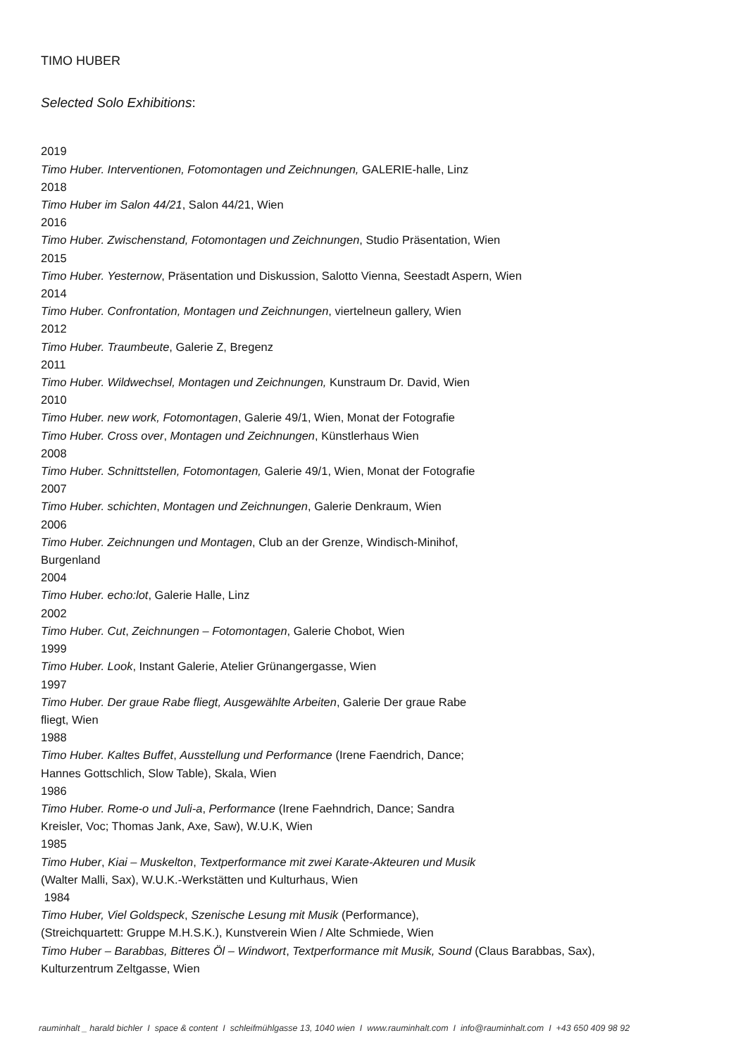TIMO HUBER
Selected Solo Exhibitions:
2019
Timo Huber. Interventionen, Fotomontagen und Zeichnungen, GALERIE-halle, Linz
2018
Timo Huber im Salon 44/21, Salon 44/21, Wien
2016
Timo Huber. Zwischenstand, Fotomontagen und Zeichnungen, Studio Präsentation, Wien
2015
Timo Huber. Yesternow, Präsentation und Diskussion, Salotto Vienna, Seestadt Aspern, Wien
2014
Timo Huber. Confrontation, Montagen und Zeichnungen, viertelneun gallery, Wien
2012
Timo Huber. Traumbeute, Galerie Z, Bregenz
2011
Timo Huber. Wildwechsel, Montagen und Zeichnungen, Kunstraum Dr. David, Wien
2010
Timo Huber. new work, Fotomontagen, Galerie 49/1, Wien, Monat der Fotografie
Timo Huber. Cross over, Montagen und Zeichnungen, Künstlerhaus Wien
2008
Timo Huber. Schnittstellen, Fotomontagen, Galerie 49/1, Wien, Monat der Fotografie
2007
Timo Huber. schichten, Montagen und Zeichnungen, Galerie Denkraum, Wien
2006
Timo Huber. Zeichnungen und Montagen, Club an der Grenze, Windisch-Minihof,
Burgenland
2004
Timo Huber. echo:lot, Galerie Halle, Linz
2002
Timo Huber. Cut, Zeichnungen – Fotomontagen, Galerie Chobot, Wien
1999
Timo Huber. Look, Instant Galerie, Atelier Grünangergasse, Wien
1997
Timo Huber. Der graue Rabe fliegt, Ausgewählte Arbeiten, Galerie Der graue Rabe
fliegt, Wien
1988
Timo Huber. Kaltes Buffet, Ausstellung und Performance (Irene Faendrich, Dance;
Hannes Gottschlich, Slow Table), Skala, Wien
1986
Timo Huber. Rome-o und Juli-a, Performance (Irene Faehndrich, Dance; Sandra
Kreisler, Voc; Thomas Jank, Axe, Saw), W.U.K, Wien
1985
Timo Huber, Kiai – Muskelton, Textperformance mit zwei Karate-Akteuren und Musik
(Walter Malli, Sax), W.U.K.-Werkstätten und Kulturhaus, Wien
1984
Timo Huber, Viel Goldspeck, Szenische Lesung mit Musik (Performance),
(Streichquartett: Gruppe M.H.S.K.), Kunstverein Wien / Alte Schmiede, Wien
Timo Huber – Barabbas, Bitteres Öl – Windwort, Textperformance mit Musik, Sound (Claus Barabbas, Sax),
Kulturzentrum Zeltgasse, Wien
rauminhalt _ harald bichler I space & content I schleifmühlgasse 13, 1040 wien I www.rauminhalt.com I info@rauminhalt.com I +43 650 409 98 92